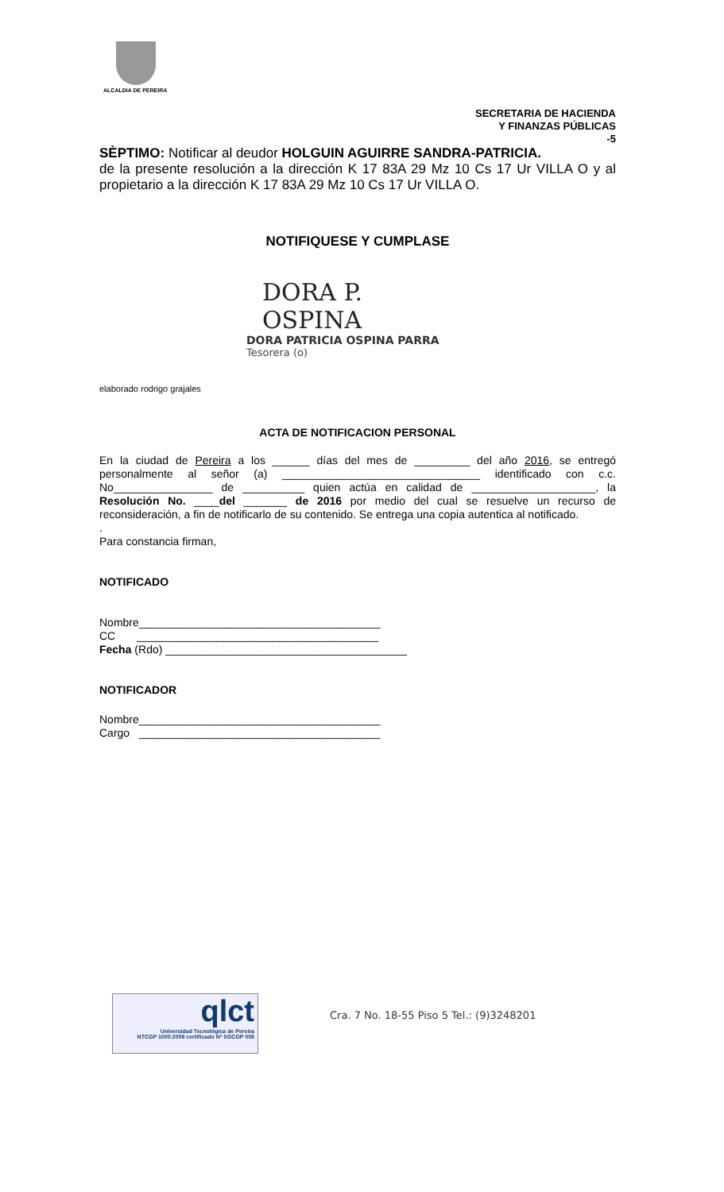ALCALDIA DE PEREIRA
SECRETARIA DE HACIENDA
Y FINANZAS PÚBLICAS
-5
SÈPTIMO: Notificar al deudor HOLGUIN AGUIRRE SANDRA-PATRICIA.
de la presente resolución a la dirección K 17 83A 29 Mz 10 Cs 17 Ur VILLA O y al propietario a la dirección K 17 83A 29 Mz 10 Cs 17 Ur VILLA O.
NOTIFIQUESE Y CUMPLASE
DORA P. OSPINA
DORA PATRICIA OSPINA PARRA
Tesorera (o)
elaborado rodrigo grajales
ACTA DE NOTIFICACION PERSONAL
En la ciudad de Pereira a los ______ días del mes de _________ del año 2016, se entregó personalmente al señor (a) ________________________________ identificado con c.c. No________________ de __________ quien actúa en calidad de ____________________, la Resolución No. ____del _______ de 2016 por medio del cual se resuelve un recurso de reconsideración, a fin de notificarlo de su contenido. Se entrega una copia autentica al notificado.
.
Para constancia firman,
NOTIFICADO
Nombre_______________________________________
CC _______________________________________
Fecha (Rdo) _______________________________________
NOTIFICADOR
Nombre_______________________________________
Cargo _______________________________________
qlct
Universidad Tecnológica de Pereira
NTCGP 1000:2009 certificado Nº SGCGP 008
Cra. 7 No. 18-55 Piso 5 Tel.: (9)3248201